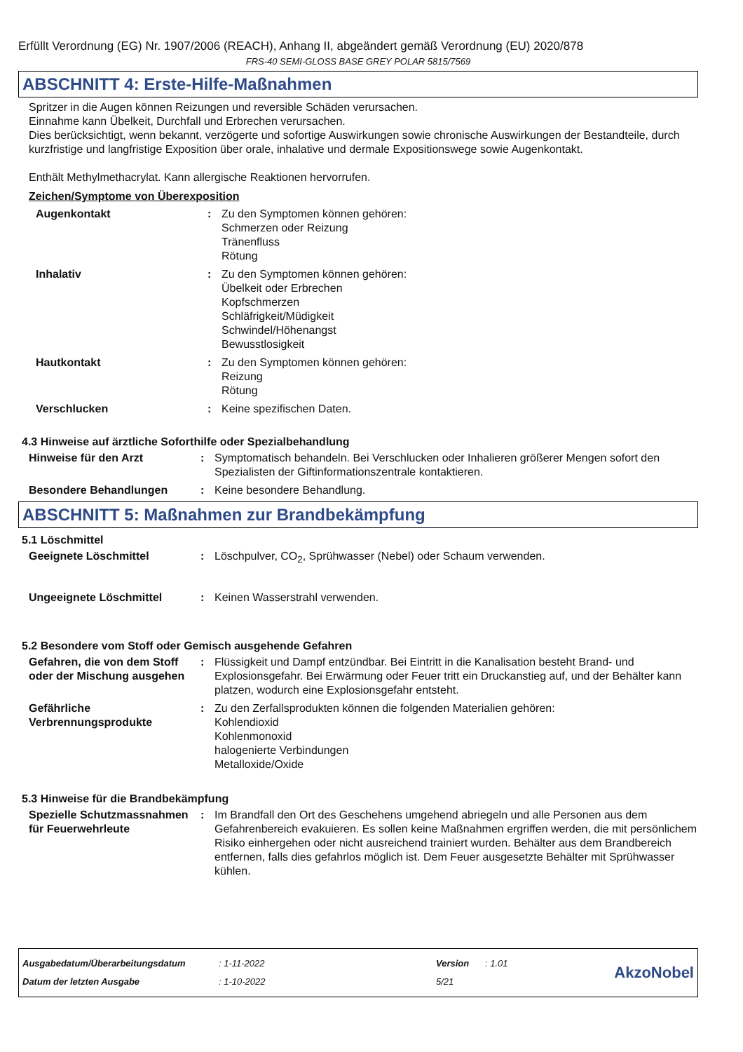Erfüllt Verordnung (EG) Nr. 1907/2006 (REACH), Anhang II, abgeändert gemäß Verordnung (EU) 2020/878
FRS-40 SEMI-GLOSS BASE GREY POLAR 5815/7569
ABSCHNITT 4: Erste-Hilfe-Maßnahmen
Spritzer in die Augen können Reizungen und reversible Schäden verursachen.
Einnahme kann Übelkeit, Durchfall und Erbrechen verursachen.
Dies berücksichtigt, wenn bekannt, verzögerte und sofortige Auswirkungen sowie chronische Auswirkungen der Bestandteile, durch kurzfristige und langfristige Exposition über orale, inhalative und dermale Expositionswege sowie Augenkontakt.
Enthält Methylmethacrylat. Kann allergische Reaktionen hervorrufen.
Zeichen/Symptome von Überexposition
Augenkontakt : Zu den Symptomen können gehören:
Schmerzen oder Reizung
Tränenfluss
Rötung
Inhalativ : Zu den Symptomen können gehören:
Übelkeit oder Erbrechen
Kopfschmerzen
Schläfrigkeit/Müdigkeit
Schwindel/Höhenangst
Bewusstlosigkeit
Hautkontakt : Zu den Symptomen können gehören:
Reizung
Rötung
Verschlucken : Keine spezifischen Daten.
4.3 Hinweise auf ärztliche Soforthilfe oder Spezialbehandlung
Hinweise für den Arzt : Symptomatisch behandeln. Bei Verschlucken oder Inhalieren größerer Mengen sofort den Spezialisten der Giftinformationszentrale kontaktieren.
Besondere Behandlungen : Keine besondere Behandlung.
ABSCHNITT 5: Maßnahmen zur Brandbekämpfung
5.1 Löschmittel
Geeignete Löschmittel : Löschpulver, CO<sub>2</sub>, Sprühwasser (Nebel) oder Schaum verwenden.
Ungeeignete Löschmittel : Keinen Wasserstrahl verwenden.
5.2 Besondere vom Stoff oder Gemisch ausgehende Gefahren
Gefahren, die von dem Stoff oder der Mischung ausgehen
: Flüssigkeit und Dampf entzündbar. Bei Eintritt in die Kanalisation besteht Brand- und Explosionsgefahr. Bei Erwärmung oder Feuer tritt ein Druckanstieg auf, und der Behälter kann platzen, wodurch eine Explosionsgefahr entsteht.
Gefährliche Verbrennungsprodukte
: Zu den Zerfallsprodukten können die folgenden Materialien gehören:
Kohlendioxid
Kohlenmonoxid
halogenierte Verbindungen
Metalloxide/Oxide
5.3 Hinweise für die Brandbekämpfung
Spezielle Schutzmassnahmen für Feuerwehrleute
: Im Brandfall den Ort des Geschehens umgehend abriegeln und alle Personen aus dem Gefahrenbereich evakuieren. Es sollen keine Maßnahmen ergriffen werden, die mit persönlichem Risiko einhergehen oder nicht ausreichend trainiert wurden. Behälter aus dem Brandbereich entfernen, falls dies gefahrlos möglich ist. Dem Feuer ausgesetzte Behälter mit Sprühwasser kühlen.
Ausgabedatum/Überarbeitungsdatum
Datum der letzten Ausgabe
: 1-11-2022
: 1-10-2022
Version
5/21
: 1.01
AkzoNobel